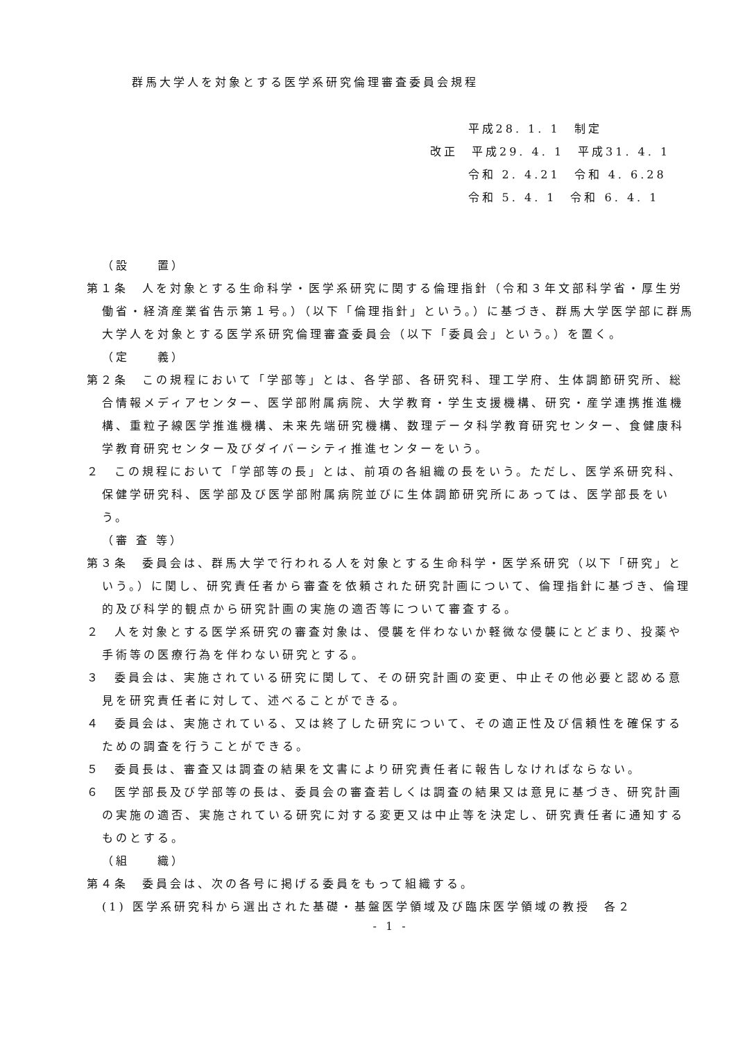群馬大学人を対象とする医学系研究倫理審査委員会規程
平成28. 1. 1　制定
改正　平成29. 4. 1　平成31. 4. 1
令和 2. 4.21　令和 4. 6.28
令和 5. 4. 1　令和 6. 4. 1
（設　　置）
第１条　人を対象とする生命科学・医学系研究に関する倫理指針（令和３年文部科学省・厚生労働省・経済産業省告示第１号。）（以下「倫理指針」という。）に基づき、群馬大学医学部に群馬大学人を対象とする医学系研究倫理審査委員会（以下「委員会」という。）を置く。
（定　　義）
第２条　この規程において「学部等」とは、各学部、各研究科、理工学府、生体調節研究所、総合情報メディアセンター、医学部附属病院、大学教育・学生支援機構、研究・産学連携推進機構、重粒子線医学推進機構、未来先端研究機構、数理データ科学教育研究センター、食健康科学教育研究センター及びダイバーシティ推進センターをいう。
２　この規程において「学部等の長」とは、前項の各組織の長をいう。ただし、医学系研究科、保健学研究科、医学部及び医学部附属病院並びに生体調節研究所にあっては、医学部長をいう。
（審 査 等）
第３条　委員会は、群馬大学で行われる人を対象とする生命科学・医学系研究（以下「研究」という。）に関し、研究責任者から審査を依頼された研究計画について、倫理指針に基づき、倫理的及び科学的観点から研究計画の実施の適否等について審査する。
２　人を対象とする医学系研究の審査対象は、侵襲を伴わないか軽微な侵襲にとどまり、投薬や手術等の医療行為を伴わない研究とする。
３　委員会は、実施されている研究に関して、その研究計画の変更、中止その他必要と認める意見を研究責任者に対して、述べることができる。
４　委員会は、実施されている、又は終了した研究について、その適正性及び信頼性を確保するための調査を行うことができる。
５　委員長は、審査又は調査の結果を文書により研究責任者に報告しなければならない。
６　医学部長及び学部等の長は、委員会の審査若しくは調査の結果又は意見に基づき、研究計画の実施の適否、実施されている研究に対する変更又は中止等を決定し、研究責任者に通知するものとする。
（組　　織）
第４条　委員会は、次の各号に掲げる委員をもって組織する。
(1) 医学系研究科から選出された基礎・基盤医学領域及び臨床医学領域の教授　各２
- 1 -